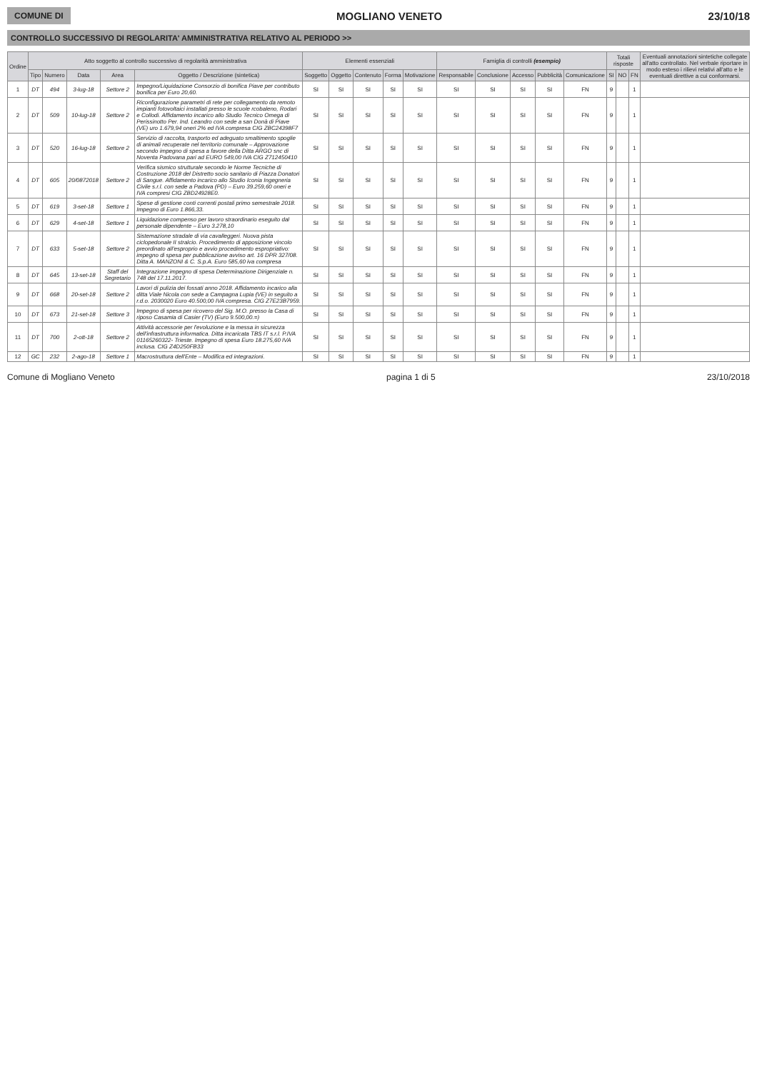COMUNE DI MOGLIANO VENETO 23/10/18
CONTROLLO SUCCESSIVO DI REGOLARITA' AMMINISTRATIVA RELATIVO AL PERIODO >>
| Ordine | Atto soggetto al controllo successivo di regolarità amministrativa | | | | | Elementi essenziali | | | | | Famiglia di controlli (esempio) | | | | | Totali risposte | | | Eventuali annotazioni sintetiche collegate all'atto controllato. Nel verbale riportare in modo esteso i rilievi relativi all'atto e le eventuali direttive a cui conformarsi. |
| --- | --- | --- | --- | --- | --- | --- | --- | --- | --- | --- | --- | --- | --- | --- | --- | --- | --- | --- | --- |
| | Tipo | Numero | Data | Area | Oggetto / Descrizione (sintetica) | Soggetto | Oggetto | Contenuto | Forma | Motivazione | Responsabile | Conclusione | Accesso | Pubblicità | Comunicazione | SI | NO | FN | |
| 1 | DT | 494 | 3-lug-18 | Settore 2 | Impegno/Liquidazione Consorzio di bonifica Piave per contributo bonifica per Euro 20,60. | SI | SI | SI | SI | SI | SI | SI | SI | SI | FN | 9 | | 1 | |
| 2 | DT | 509 | 10-lug-18 | Settore 2 | Riconfigurazione parametri di rete per collegamento da remoto impianti fotovoltaici installati presso le scuole rcobaleno, Rodari e Collodi. Affidamento incarico allo Studio Tecnico Omega di Perissinotto Per. Ind. Leandro con sede a san Donà di Piave (VE) uro 1.679,94 oneri 2% ed IVA compresa CIG ZBC24398F7 | SI | SI | SI | SI | SI | SI | SI | SI | SI | FN | 9 | | 1 | |
| 3 | DT | 520 | 16-lug-18 | Settore 2 | Servizio di raccolta, trasporto ed adeguato smaltimento spoglie di animali recuperate nel territorio comunale – Approvazione secondo impegno di spesa a favore della Ditta ARGO snc di Noventa Padovana pari ad EURO 549,00 IVA CIG Z712450410 | SI | SI | SI | SI | SI | SI | SI | SI | SI | FN | 9 | | 1 | |
| 4 | DT | 605 | 20/0872018 | Settore 2 | Verifica sismico strutturale secondo le Norme Tecniche di Costruzione 2018 del Distretto socio sanitario di Piazza Donatori di Sangue. Affidamento incarico allo Studio Iconia Ingegneria Civile s.r.l. con sede a Padova (PD) – Euro 39.259,60 oneri e IVA compresi CIG ZBD24928E0. | SI | SI | SI | SI | SI | SI | SI | SI | SI | FN | 9 | | 1 | |
| 5 | DT | 619 | 3-set-18 | Settore 1 | Spese di gestione conti correnti postali primo semestrale 2018. Impegno di Euro 1.866,33. | SI | SI | SI | SI | SI | SI | SI | SI | SI | FN | 9 | | 1 | |
| 6 | DT | 629 | 4-set-18 | Settore 1 | Liquidazione compenso per lavoro straordinario eseguito dal personale dipendente – Euro 3.278,10 | SI | SI | SI | SI | SI | SI | SI | SI | SI | FN | 9 | | 1 | |
| 7 | DT | 633 | 5-set-18 | Settore 2 | Sistemazione stradale di via cavalleggeri. Nuova pista ciclopedonale II stralcio. Procedimento di apposizione vincolo preordinato all'esproprio e avvio procedimento espropriativo: impegno di spesa per pubblicazione avviso art. 16 DPR 327/08. Ditta A. MANZONI & C. S.p.A. Euro 585,60 iva compresa | SI | SI | SI | SI | SI | SI | SI | SI | SI | FN | 9 | | 1 | |
| 8 | DT | 645 | 13-set-18 | Staff del Segretario | Integrazione impegno di spesa Determinazione Dirigenziale n. 748 del 17.11.2017. | SI | SI | SI | SI | SI | SI | SI | SI | SI | FN | 9 | | 1 | |
| 9 | DT | 668 | 20-set-18 | Settore 2 | Lavori di pulizia dei fossati anno 2018. Affidamento incarico alla ditta Viale Nicola con sede a Campagna Lupia (VE) in seguito a r.d.o. 2030020 Euro 40.500,00 IVA compresa. CIG Z7E23B7959. | SI | SI | SI | SI | SI | SI | SI | SI | SI | FN | 9 | | 1 | |
| 10 | DT | 673 | 21-set-18 | Settore 3 | Impegno di spesa per ricovero del Sig. M.O. presso la Casa di riposo Casamia di Casier (TV) (Euro 9.500,00.=) | SI | SI | SI | SI | SI | SI | SI | SI | SI | FN | 9 | | 1 | |
| 11 | DT | 700 | 2-ott-18 | Settore 2 | Attività accessorie per l'evoluzione e la messa in sicurezza dell'infrastruttura informatica. Ditta incaricata TBS IT s.r.l. P.IVA 01165260322- Trieste. Impegno di spesa Euro 18.275,60 IVA inclusa. CIG Z4D250FB33 | SI | SI | SI | SI | SI | SI | SI | SI | SI | FN | 9 | | 1 | |
| 12 | GC | 232 | 2-ago-18 | Settore 1 | Macrostruttura dell'Ente – Modifica ed integrazioni. | SI | SI | SI | SI | SI | SI | SI | SI | SI | FN | 9 | | 1 | |
Comune di Mogliano Veneto pagina 1 di 5 23/10/2018